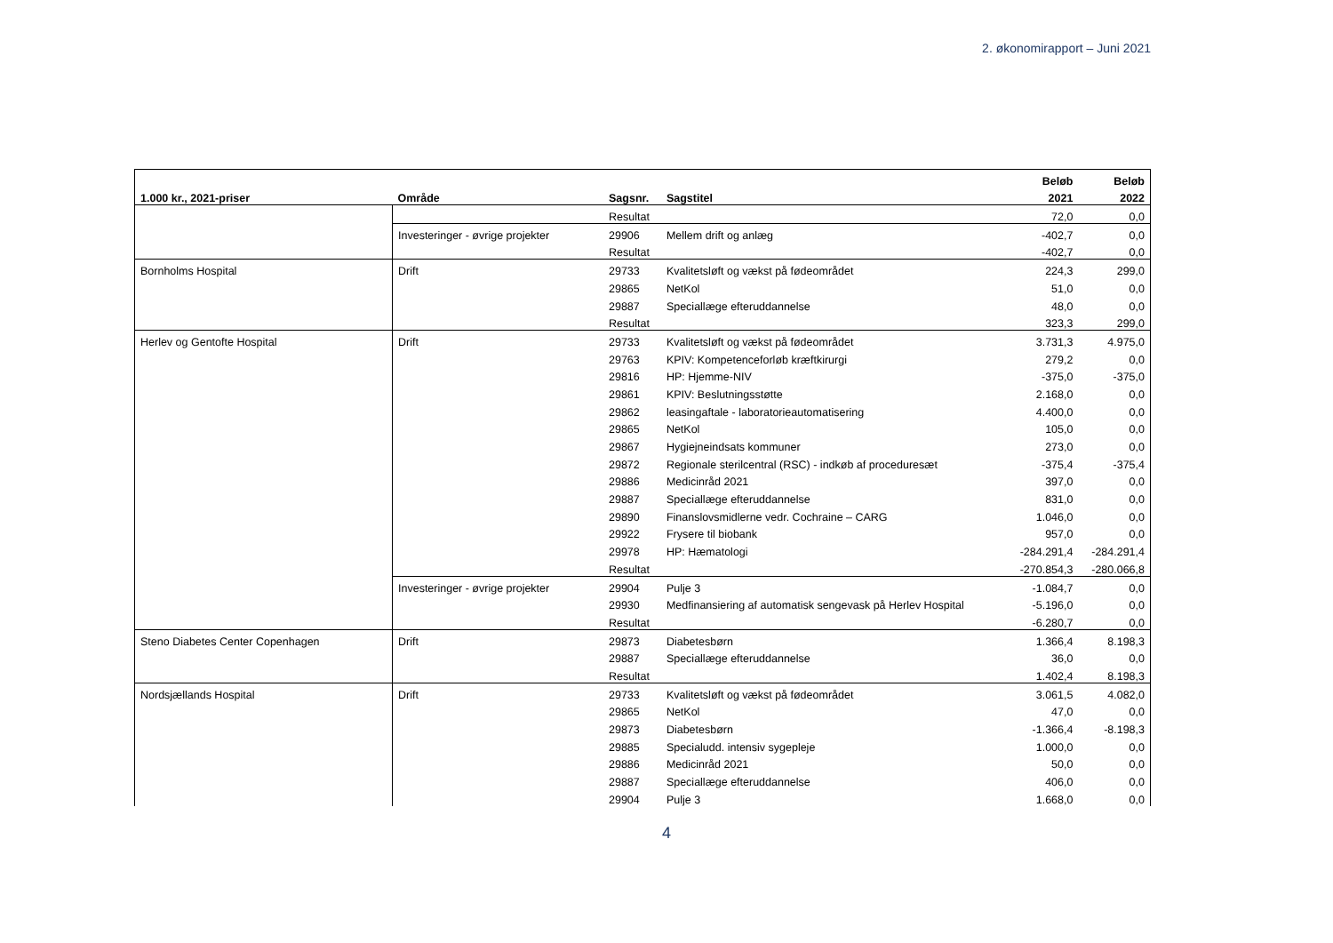2. økonomirapport – Juni 2021
| | | | | Beløb | Beløb |
| --- | --- | --- | --- | --- | --- |
| 1.000 kr., 2021-priser | Område | Sagsnr. | Sagstitel | 2021 | 2022 |
| | | Resultat | | 72,0 | 0,0 |
| | Investeringer - øvrige projekter | 29906 | Mellem drift og anlæg | -402,7 | 0,0 |
| | | Resultat | | -402,7 | 0,0 |
| Bornholms Hospital | Drift | 29733 | Kvalitetsløft og vækst på fødeområdet | 224,3 | 299,0 |
| | | 29865 | NetKol | 51,0 | 0,0 |
| | | 29887 | Speciallæge efteruddannelse | 48,0 | 0,0 |
| | | Resultat | | 323,3 | 299,0 |
| Herlev og Gentofte Hospital | Drift | 29733 | Kvalitetsløft og vækst på fødeområdet | 3.731,3 | 4.975,0 |
| | | 29763 | KPIV: Kompetenceforløb kræftkirurgi | 279,2 | 0,0 |
| | | 29816 | HP: Hjemme-NIV | -375,0 | -375,0 |
| | | 29861 | KPIV: Beslutningsstøtte | 2.168,0 | 0,0 |
| | | 29862 | leasingaftale - laboratorieautomatisering | 4.400,0 | 0,0 |
| | | 29865 | NetKol | 105,0 | 0,0 |
| | | 29867 | Hygiejneindsats kommuner | 273,0 | 0,0 |
| | | 29872 | Regionale sterilcentral (RSC) - indkøb af proceduresæt | -375,4 | -375,4 |
| | | 29886 | Medicinråd 2021 | 397,0 | 0,0 |
| | | 29887 | Speciallæge efteruddannelse | 831,0 | 0,0 |
| | | 29890 | Finanslovsmidlerne vedr. Cochraine – CARG | 1.046,0 | 0,0 |
| | | 29922 | Frysere til biobank | 957,0 | 0,0 |
| | | 29978 | HP: Hæmatologi | -284.291,4 | -284.291,4 |
| | | Resultat | | -270.854,3 | -280.066,8 |
| | Investeringer - øvrige projekter | 29904 | Pulje 3 | -1.084,7 | 0,0 |
| | | 29930 | Medfinansiering af automatisk sengevask på Herlev Hospital | -5.196,0 | 0,0 |
| | | Resultat | | -6.280,7 | 0,0 |
| Steno Diabetes Center Copenhagen | Drift | 29873 | Diabetesbørn | 1.366,4 | 8.198,3 |
| | | 29887 | Speciallæge efteruddannelse | 36,0 | 0,0 |
| | | Resultat | | 1.402,4 | 8.198,3 |
| Nordsjællands Hospital | Drift | 29733 | Kvalitetsløft og vækst på fødeområdet | 3.061,5 | 4.082,0 |
| | | 29865 | NetKol | 47,0 | 0,0 |
| | | 29873 | Diabetesbørn | -1.366,4 | -8.198,3 |
| | | 29885 | Specialudd. intensiv sygepleje | 1.000,0 | 0,0 |
| | | 29886 | Medicinråd 2021 | 50,0 | 0,0 |
| | | 29887 | Speciallæge efteruddannelse | 406,0 | 0,0 |
| | | 29904 | Pulje 3 | 1.668,0 | 0,0 |
4